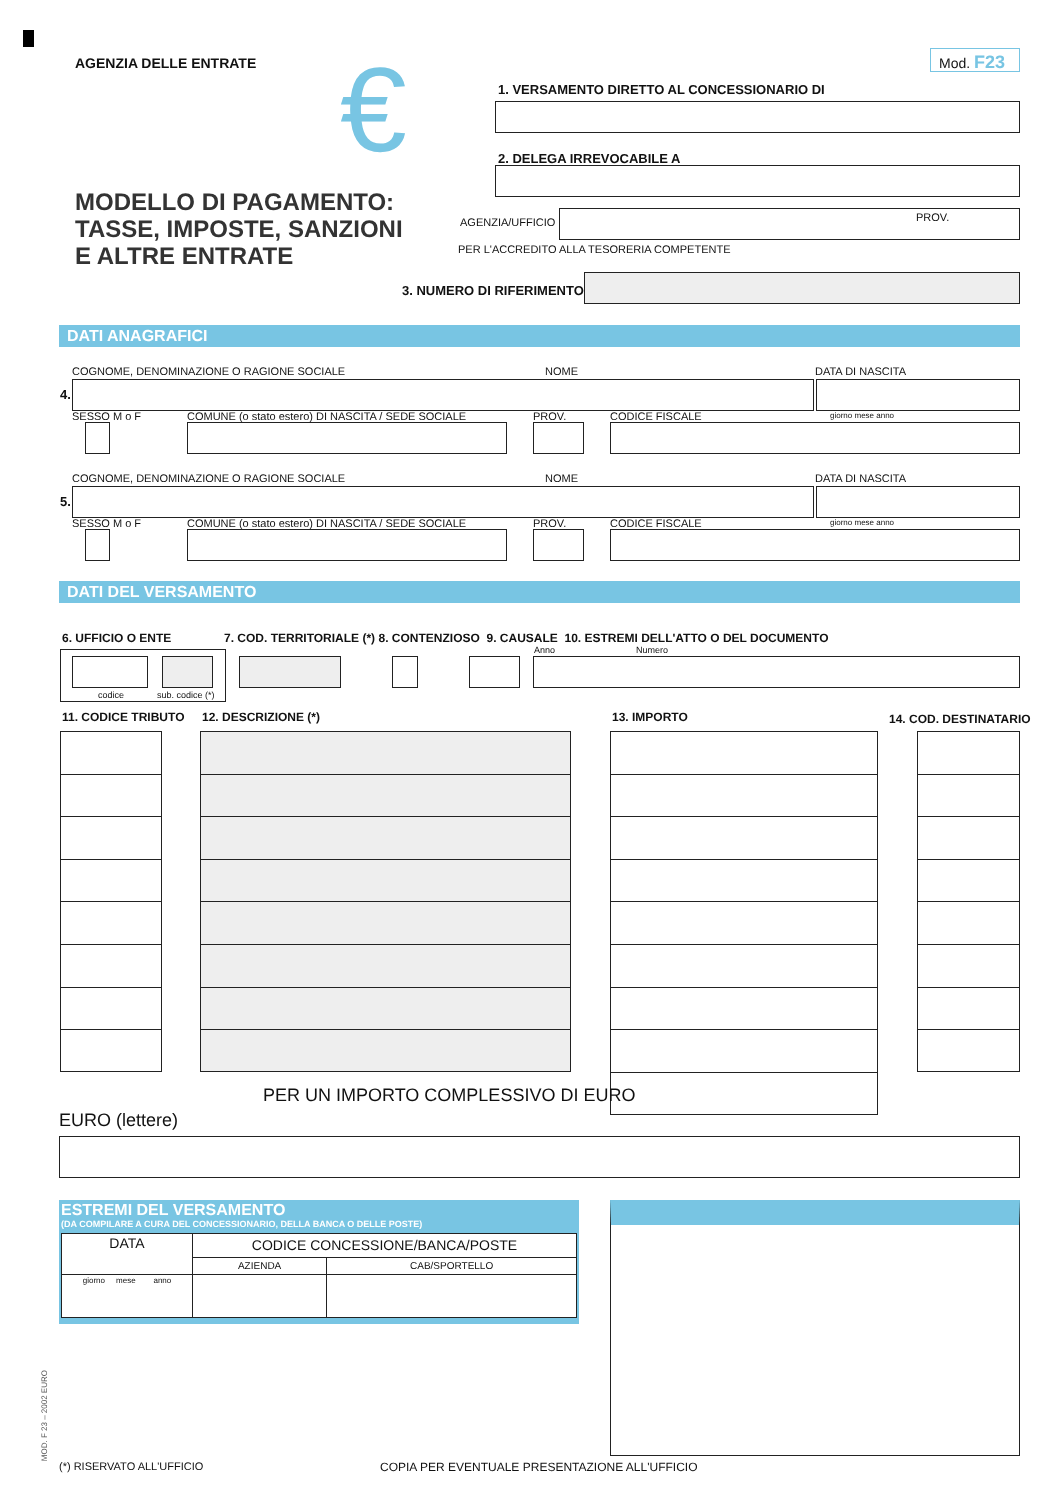AGENZIA DELLE ENTRATE
MODELLO DI PAGAMENTO:
TASSE, IMPOSTE, SANZIONI
E ALTRE ENTRATE
€ Mod. F23
1. VERSAMENTO DIRETTO AL CONCESSIONARIO DI
2. DELEGA IRREVOCABILE A
AGENZIA/UFFICIO
PROV.
PER L'ACCREDITO ALLA TESORERIA COMPETENTE
3. NUMERO DI RIFERIMENTO (*)
DATI ANAGRAFICI
COGNOME, DENOMINAZIONE O RAGIONE SOCIALE NOME DATA DI NASCITA
4.
SESSO M o F COMUNE (o stato estero) DI NASCITA / SEDE SOCIALE PROV. CODICE FISCALE giorno mese anno
COGNOME, DENOMINAZIONE O RAGIONE SOCIALE NOME DATA DI NASCITA
5.
SESSO M o F COMUNE (o stato estero) DI NASCITA / SEDE SOCIALE PROV. CODICE FISCALE giorno mese anno
DATI DEL VERSAMENTO
6. UFFICIO O ENTE
7. COD. TERRITORIALE (*) 8. CONTENZIOSO 9. CAUSALE 10. ESTREMI DELL'ATTO O DEL DOCUMENTO
Anno Numero
codice sub. codice (*)
11. CODICE TRIBUTO 12. DESCRIZIONE (*) 13. IMPORTO 14. COD. DESTINATARIO
PER UN IMPORTO COMPLESSIVO DI EURO
EURO (lettere)
ESTREMI DEL VERSAMENTO
(DA COMPILARE A CURA DEL CONCESSIONARIO, DELLA BANCA O DELLE POSTE)
| DATA | CODICE CONCESSIONE/BANCA/POSTE | |
| | AZIENDA | CAB/SPORTELLO |
| giorno mese anno | | |
MOD. F 23 – 2002 EURO
(*) RISERVATO ALL'UFFICIO
COPIA PER EVENTUALE PRESENTAZIONE ALL'UFFICIO